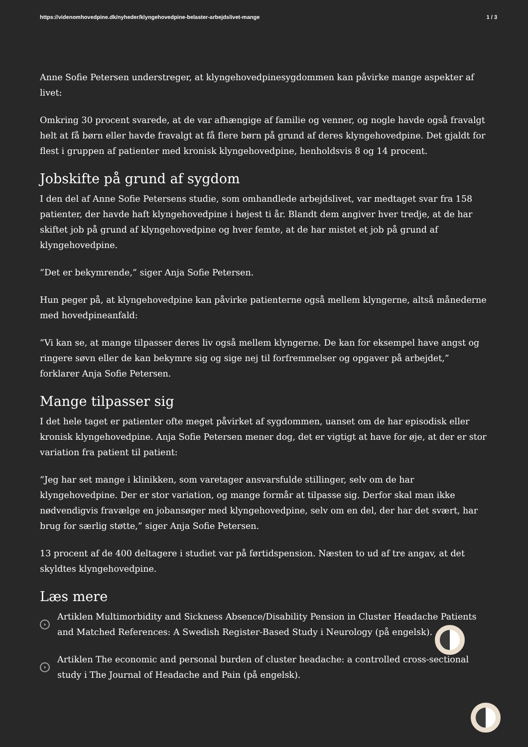https://videnomhovedpine.dk/nyheder/klyngehovedpine-belaster-arbejdslivet-mange 1 / 3
Anne Sofie Petersen understreger, at klyngehovedpinesygdommen kan påvirke mange aspekter af livet:
Omkring 30 procent svarede, at de var afhængige af familie og venner, og nogle havde også fravalgt helt at få børn eller havde fravalgt at få flere børn på grund af deres klyngehovedpine. Det gjaldt for flest i gruppen af patienter med kronisk klyngehovedpine, henholdsvis 8 og 14 procent.
Jobskifte på grund af sygdom
I den del af Anne Sofie Petersens studie, som omhandlede arbejdslivet, var medtaget svar fra 158 patienter, der havde haft klyngehovedpine i højest ti år. Blandt dem angiver hver tredje, at de har skiftet job på grund af klyngehovedpine og hver femte, at de har mistet et job på grund af klyngehovedpine.
”Det er bekymrende,” siger Anja Sofie Petersen.
Hun peger på, at klyngehovedpine kan påvirke patienterne også mellem klyngerne, altså månederne med hovedpineanfald:
”Vi kan se, at mange tilpasser deres liv også mellem klyngerne. De kan for eksempel have angst og ringere søvn eller de kan bekymre sig og sige nej til forfremmelser og opgaver på arbejdet,” forklarer Anja Sofie Petersen.
Mange tilpasser sig
I det hele taget er patienter ofte meget påvirket af sygdommen, uanset om de har episodisk eller kronisk klyngehovedpine. Anja Sofie Petersen mener dog, det er vigtigt at have for øje, at der er stor variation fra patient til patient:
”Jeg har set mange i klinikken, som varetager ansvarsfulde stillinger, selv om de har klyngehovedpine. Der er stor variation, og mange formår at tilpasse sig. Derfor skal man ikke nødvendigvis fravælge en jobansøger med klyngehovedpine, selv om en del, der har det svært, har brug for særlig støtte,” siger Anja Sofie Petersen.
13 procent af de 400 deltagere i studiet var på førtidspension. Næsten to ud af tre angav, at det skyldtes klyngehovedpine.
Læs mere
›
Artiklen Multimorbidity and Sickness Absence/Disability Pension in Cluster Headache Patients and Matched References: A Swedish Register-Based Study i Neurology (på engelsk).
›
Artiklen The economic and personal burden of cluster headache: a controlled cross-sectional study i The Journal of Headache and Pain (på engelsk).